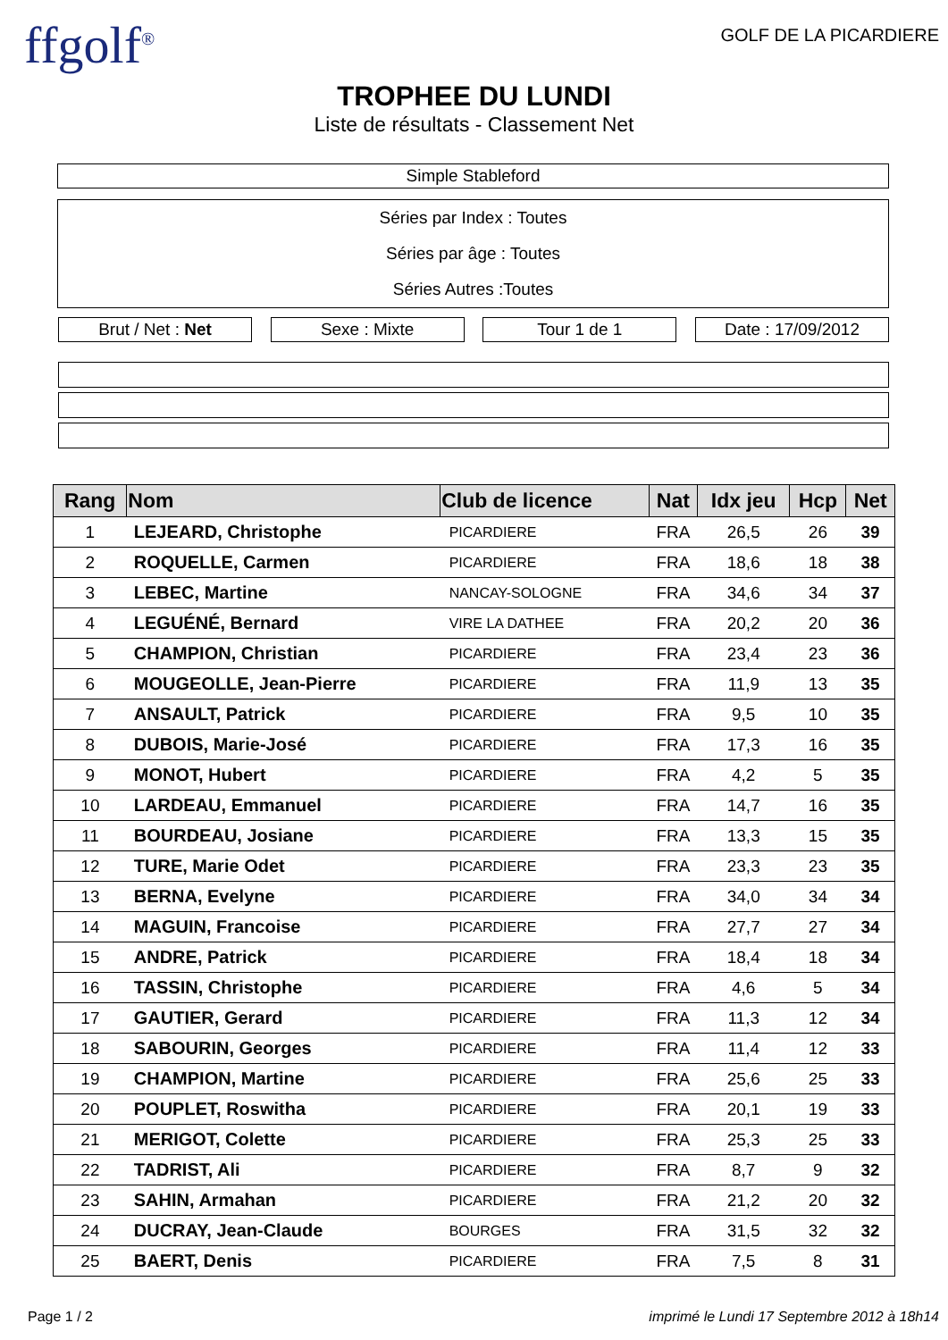ffgolf<sup>®</sup>
GOLF DE LA PICARDIERE
TROPHEE DU LUNDI
Liste de résultats - Classement Net
Simple Stableford
Séries par Index : Toutes
Séries par âge : Toutes
Séries Autres :Toutes
Brut / Net : Net Sexe : Mixte Tour 1 de 1 Date : 17/09/2012
| Rang | Nom | Club de licence | Nat | Idx jeu | Hcp | Net |
| --- | --- | --- | --- | --- | --- | --- |
| 1 | LEJEARD, Christophe | PICARDIERE | FRA | 26,5 | 26 | 39 |
| 2 | ROQUELLE, Carmen | PICARDIERE | FRA | 18,6 | 18 | 38 |
| 3 | LEBEC, Martine | NANCAY-SOLOGNE | FRA | 34,6 | 34 | 37 |
| 4 | LEGUÉNÉ, Bernard | VIRE LA DATHEE | FRA | 20,2 | 20 | 36 |
| 5 | CHAMPION, Christian | PICARDIERE | FRA | 23,4 | 23 | 36 |
| 6 | MOUGEOLLE, Jean-Pierre | PICARDIERE | FRA | 11,9 | 13 | 35 |
| 7 | ANSAULT, Patrick | PICARDIERE | FRA | 9,5 | 10 | 35 |
| 8 | DUBOIS, Marie-José | PICARDIERE | FRA | 17,3 | 16 | 35 |
| 9 | MONOT, Hubert | PICARDIERE | FRA | 4,2 | 5 | 35 |
| 10 | LARDEAU, Emmanuel | PICARDIERE | FRA | 14,7 | 16 | 35 |
| 11 | BOURDEAU, Josiane | PICARDIERE | FRA | 13,3 | 15 | 35 |
| 12 | TURE, Marie Odet | PICARDIERE | FRA | 23,3 | 23 | 35 |
| 13 | BERNA, Evelyne | PICARDIERE | FRA | 34,0 | 34 | 34 |
| 14 | MAGUIN, Francoise | PICARDIERE | FRA | 27,7 | 27 | 34 |
| 15 | ANDRE, Patrick | PICARDIERE | FRA | 18,4 | 18 | 34 |
| 16 | TASSIN, Christophe | PICARDIERE | FRA | 4,6 | 5 | 34 |
| 17 | GAUTIER, Gerard | PICARDIERE | FRA | 11,3 | 12 | 34 |
| 18 | SABOURIN, Georges | PICARDIERE | FRA | 11,4 | 12 | 33 |
| 19 | CHAMPION, Martine | PICARDIERE | FRA | 25,6 | 25 | 33 |
| 20 | POUPLET, Roswitha | PICARDIERE | FRA | 20,1 | 19 | 33 |
| 21 | MERIGOT, Colette | PICARDIERE | FRA | 25,3 | 25 | 33 |
| 22 | TADRIST, Ali | PICARDIERE | FRA | 8,7 | 9 | 32 |
| 23 | SAHIN, Armahan | PICARDIERE | FRA | 21,2 | 20 | 32 |
| 24 | DUCRAY, Jean-Claude | BOURGES | FRA | 31,5 | 32 | 32 |
| 25 | BAERT, Denis | PICARDIERE | FRA | 7,5 | 8 | 31 |
Page 1 / 2 imprimé le Lundi 17 Septembre 2012 à 18h14